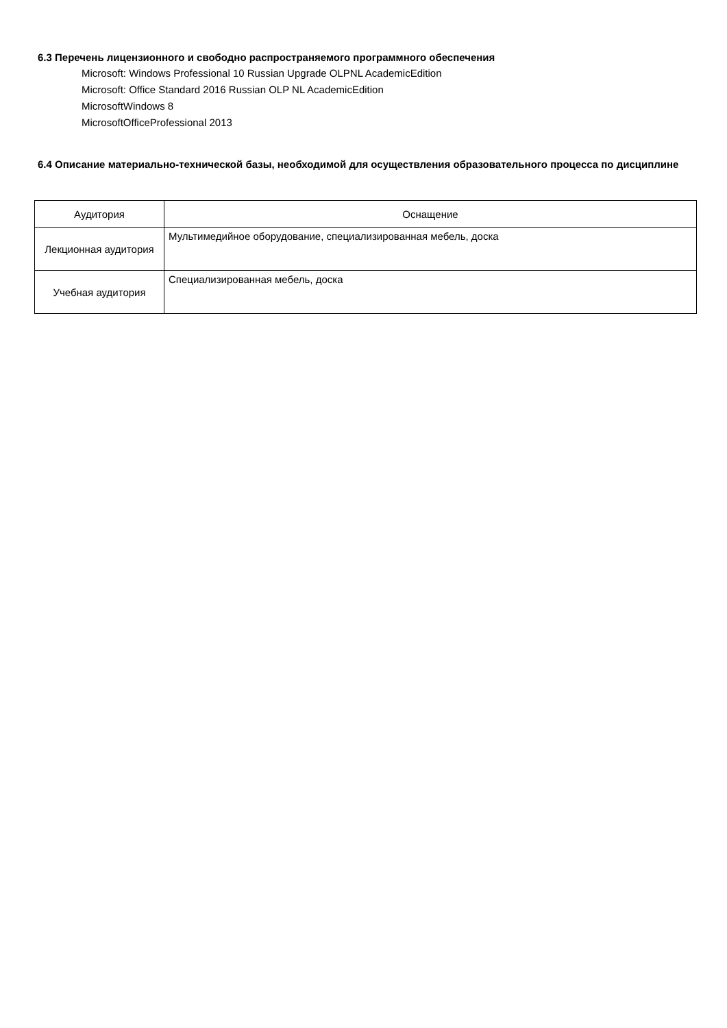6.3 Перечень лицензионного и свободно распространяемого программного обеспечения
Microsoft: Windows Professional 10 Russian Upgrade OLPNL AcademicEdition
Microsoft: Office Standard 2016 Russian OLP NL AcademicEdition
MicrosoftWindows 8
MicrosoftOfficeProfessional 2013
6.4 Описание материально-технической базы, необходимой для осуществления образовательного процесса по дисциплине
| Аудитория | Оснащение |
| --- | --- |
| Лекционная аудитория | Мультимедийное оборудование, специализированная мебель, доска |
| Учебная аудитория | Специализированная мебель, доска |